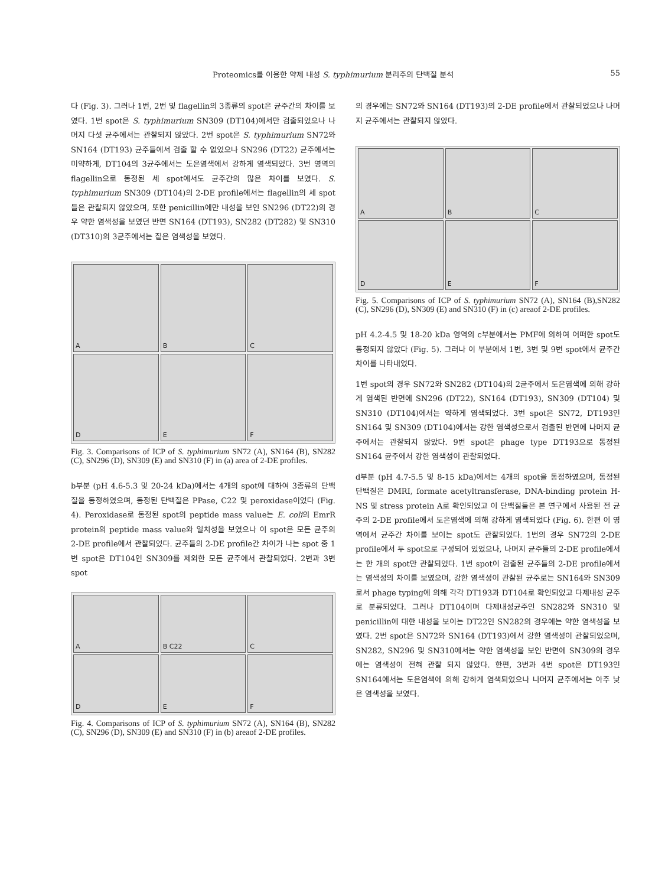Proteomics를 이용한 약제 내성 S. typhimurium 분리주의 단백질 분석 55
다 (Fig. 3). 그러나 1번, 2번 및 flagellin의 3종류의 spot은 균주간의 차이를 보였다. 1번 spot은 S. typhimurium SN309 (DT104)에서만 검출되었으나 나머지 다섯 균주에서는 관찰되지 않았다. 2번 spot은 S. typhimurium SN72와 SN164 (DT193) 균주들에서 검출 할 수 없었으나 SN296 (DT22) 균주에서는 미약하게, DT104의 3균주에서는 도은염색에서 강하게 염색되었다. 3번 영역의 flagellin으로 동정된 세 spot에서도 균주간의 많은 차이를 보였다. S. typhimurium SN309 (DT104)의 2-DE profile에서는 flagellin의 세 spot들은 관찰되지 않았으며, 또한 penicillin에만 내성을 보인 SN296 (DT22)의 경우 약한 염색성을 보였던 반면 SN164 (DT193), SN282 (DT282) 및 SN310 (DT310)의 3균주에서는 짙은 염색성을 보였다.
A
B
C
D
E
F
Fig. 3. Comparisons of ICP of S. typhimurium SN72 (A), SN164 (B), SN282 (C), SN296 (D), SN309 (E) and SN310 (F) in (a) area of 2-DE profiles.
b부분 (pH 4.6-5.3 및 20-24 kDa)에서는 4개의 spot에 대하여 3종류의 단백질을 동정하였으며, 동정된 단백질은 PPase, C22 및 peroxidase이었다 (Fig. 4). Peroxidase로 동정된 spot의 peptide mass value는 E. coli의 EmrR protein의 peptide mass value와 일치성을 보였으나 이 spot은 모든 균주의 2-DE profile에서 관찰되었다. 균주들의 2-DE profile간 차이가 나는 spot 중 1번 spot은 DT104인 SN309를 제외한 모든 균주에서 관찰되었다. 2번과 3번 spot
A
B C22
C
D
E
F
Fig. 4. Comparisons of ICP of S. typhimurium SN72 (A), SN164 (B), SN282 (C), SN296 (D), SN309 (E) and SN310 (F) in (b) areaof 2-DE profiles.
의 경우에는 SN72와 SN164 (DT193)의 2-DE profile에서 관찰되었으나 나머지 균주에서는 관찰되지 않았다.
A
B
C
D
E
F
Fig. 5. Comparisons of ICP of S. typhimurium SN72 (A), SN164 (B),SN282 (C), SN296 (D), SN309 (E) and SN310 (F) in (c) areaof 2-DE profiles.
pH 4.2-4.5 및 18-20 kDa 영역의 c부분에서는 PMF에 의하여 어떠한 spot도 동정되지 않았다 (Fig. 5). 그러나 이 부분에서 1번, 3번 및 9번 spot에서 균주간 차이를 나타내었다.
1번 spot의 경우 SN72와 SN282 (DT104)의 2균주에서 도은염색에 의해 강하게 염색된 반면에 SN296 (DT22), SN164 (DT193), SN309 (DT104) 및 SN310 (DT104)에서는 약하게 염색되었다. 3번 spot은 SN72, DT193인 SN164 및 SN309 (DT104)에서는 강한 염색성으로서 검출된 반면에 나머지 균주에서는 관찰되지 않았다. 9번 spot은 phage type DT193으로 동정된 SN164 균주에서 강한 염색성이 관찰되었다.
d부분 (pH 4.7-5.5 및 8-15 kDa)에서는 4개의 spot을 동정하였으며, 동정된 단백질은 DMRI, formate acetyltransferase, DNA-binding protein H-NS 및 stress protein A로 확인되었고 이 단백질들은 본 연구에서 사용된 전 균주의 2-DE profile에서 도은염색에 의해 강하게 염색되었다 (Fig. 6). 한편 이 영역에서 균주간 차이를 보이는 spot도 관찰되었다. 1번의 경우 SN72의 2-DE profile에서 두 spot으로 구성되어 있었으나, 나머지 균주들의 2-DE profile에서는 한 개의 spot만 관찰되었다. 1번 spot이 검출된 균주들의 2-DE profile에서는 염색성의 차이를 보였으며, 강한 염색성이 관찰된 균주로는 SN164와 SN309로서 phage typing에 의해 각각 DT193과 DT104로 확인되었고 다제내성 균주로 분류되었다. 그러나 DT104이며 다제내성균주인 SN282와 SN310 및 penicillin에 대한 내성을 보이는 DT22인 SN282의 경우에는 약한 염색성을 보였다. 2번 spot은 SN72와 SN164 (DT193)에서 강한 염색성이 관찰되었으며, SN282, SN296 및 SN310에서는 약한 염색성을 보인 반면에 SN309의 경우에는 염색성이 전혀 관찰 되지 않았다. 한편, 3번과 4번 spot은 DT193인 SN164에서는 도은염색에 의해 강하게 염색되었으나 나머지 균주에서는 아주 낮은 염색성을 보였다.